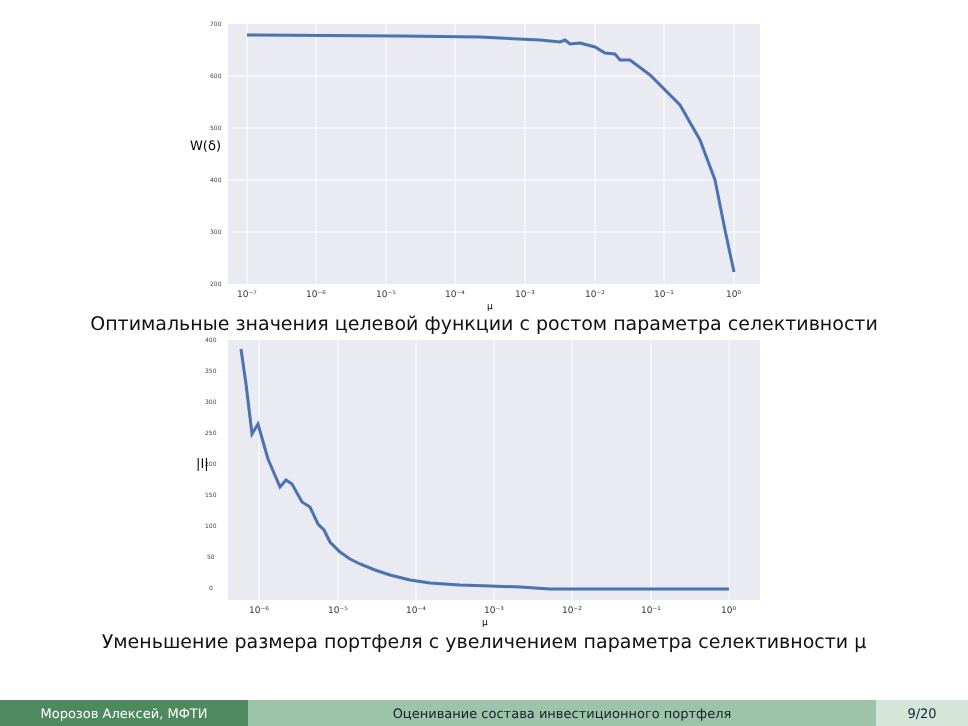700
600
500
400
300
200
W(δ)
10⁻⁷
10⁻⁶
10⁻⁵
10⁻⁴
10⁻³
10⁻²
10⁻¹
10⁰
μ
Оптимальные значения целевой функции с ростом параметра селективности
400
350
300
250
200
150
100
50
0
|I|
10⁻⁶
10⁻⁵
10⁻⁴
10⁻³
10⁻²
10⁻¹
10⁰
μ
Уменьшение размера портфеля с увеличением параметра селективности μ
Морозов Алексей, МФТИ Оценивание состава инвестиционного портфеля 9/20